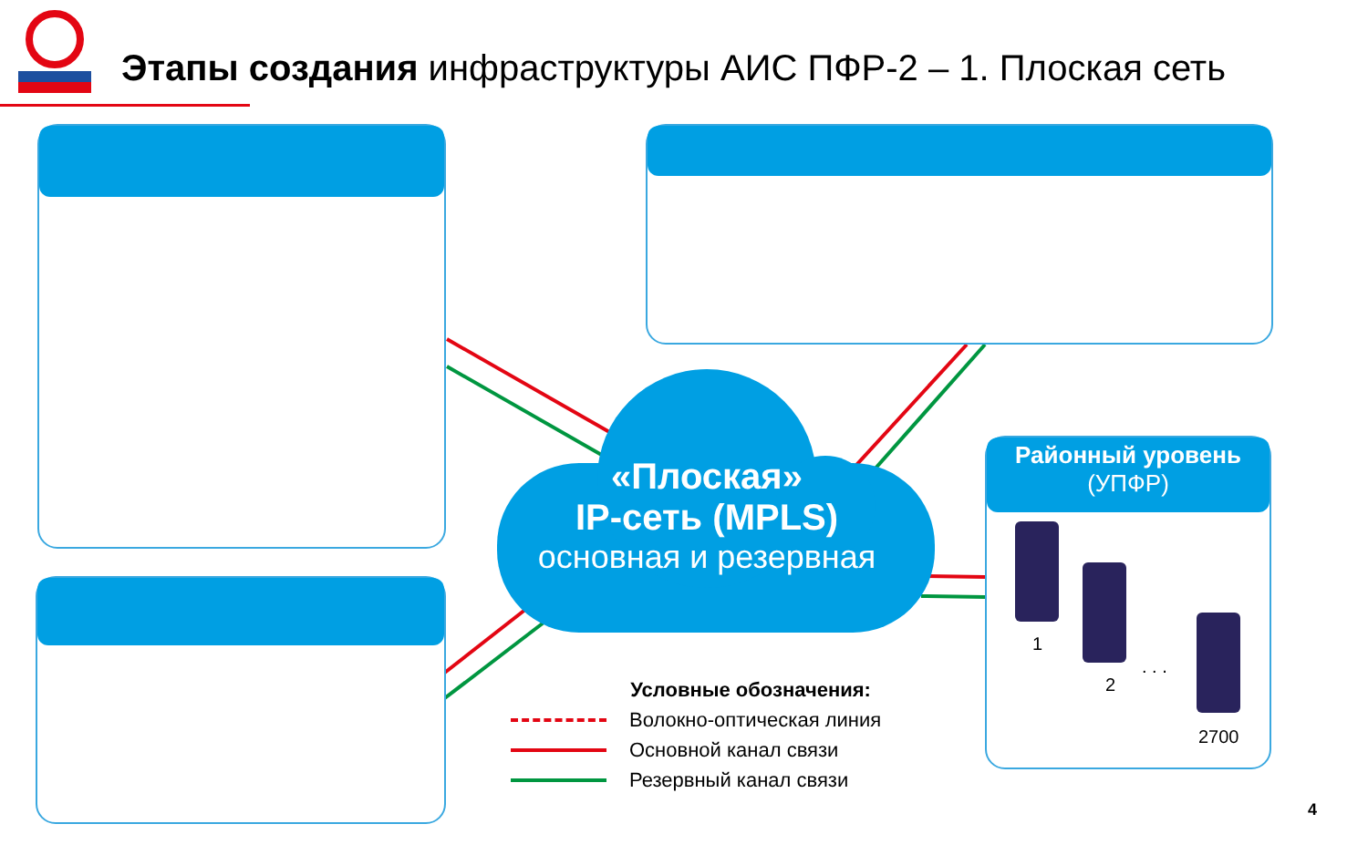Этапы создания инфраструктуры АИС ПФР-2 – 1. Плоская сеть
Районный уровень
(УПФР)
«Плоская»
IP-сеть (MPLS)
основная и резервная
1
2
. . .
2700
Условные обозначения:
Волокно-оптическая линия
Основной канал связи
Резервный канал связи
4